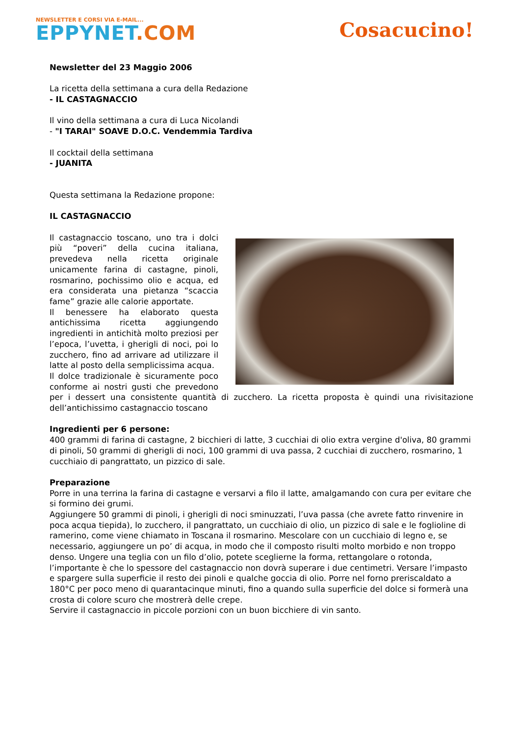NEWSLETTER E CORSI VIA E-MAIL...
EPPYNET.COM
Cosacucino!
Newsletter del 23 Maggio 2006
La ricetta della settimana a cura della Redazione
- IL CASTAGNACCIO
Il vino della settimana a cura di Luca Nicolandi
- "I TARAI" SOAVE D.O.C. Vendemmia Tardiva
Il cocktail della settimana
- JUANITA
Questa settimana la Redazione propone:
IL CASTAGNACCIO
Il castagnaccio toscano, uno tra i dolci più “poveri” della cucina italiana, prevedeva nella ricetta originale unicamente farina di castagne, pinoli, rosmarino, pochissimo olio e acqua, ed era considerata una pietanza “scaccia fame” grazie alle calorie apportate.
Il benessere ha elaborato questa antichissima ricetta aggiungendo ingredienti in antichità molto preziosi per l’epoca, l’uvetta, i gherigli di noci, poi lo zucchero, fino ad arrivare ad utilizzare il latte al posto della semplicissima acqua.
Il dolce tradizionale è sicuramente poco conforme ai nostri gusti che prevedono per i dessert una consistente quantità di zucchero. La ricetta proposta è quindi una rivisitazione dell’antichissimo castagnaccio toscano
Ingredienti per 6 persone:
400 grammi di farina di castagne, 2 bicchieri di latte, 3 cucchiai di olio extra vergine d'oliva, 80 grammi di pinoli, 50 grammi di gherigli di noci, 100 grammi di uva passa, 2 cucchiai di zucchero, rosmarino, 1 cucchiaio di pangrattato, un pizzico di sale.
Preparazione
Porre in una terrina la farina di castagne e versarvi a filo il latte, amalgamando con cura per evitare che si formino dei grumi.
Aggiungere 50 grammi di pinoli, i gherigli di noci sminuzzati, l’uva passa (che avrete fatto rinvenire in poca acqua tiepida), lo zucchero, il pangrattato, un cucchiaio di olio, un pizzico di sale e le foglioline di ramerino, come viene chiamato in Toscana il rosmarino. Mescolare con un cucchiaio di legno e, se necessario, aggiungere un po’ di acqua, in modo che il composto risulti molto morbido e non troppo denso. Ungere una teglia con un filo d’olio, potete sceglierne la forma, rettangolare o rotonda, l’importante è che lo spessore del castagnaccio non dovrà superare i due centimetri. Versare l’impasto e spargere sulla superficie il resto dei pinoli e qualche goccia di olio. Porre nel forno preriscaldato a 180°C per poco meno di quarantacinque minuti, fino a quando sulla superficie del dolce si formerà una crosta di colore scuro che mostrerà delle crepe.
Servire il castagnaccio in piccole porzioni con un buon bicchiere di vin santo.